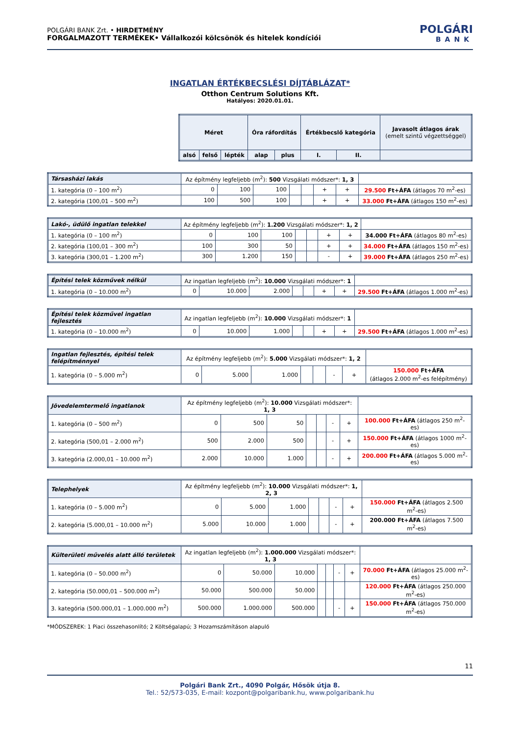POLGÁRI BANK Zrt. • HIRDETMÉNY
FORGALMAZOTT TERMÉKEK• Vállalkozói kölcsönök és hitelek kondíciói
POLGÁRI
BANK
INGATLAN ÉRTÉKBECSLÉSI DÍJTÁBLÁZAT*
Otthon Centrum Solutions Kft.
Hatályos: 2020.01.01.
| Méret | | | Óra ráfordítás | | Értékbecslő kategória | | Javasolt átlagos árak (emelt szintű végzettséggel) |
| --- | --- | --- | --- | --- | --- | --- | --- |
| alsó | felső | lépték | alap | plus | I. | II. | |
| Társasházi lakás | Az építmény legfeljebb (m<sup>2</sup>): 500 Vizsgálati módszer*: 1, 3 | | | | | | | |
| 1. kategória (0 – 100 m<sup>2</sup>) | 0 | 100 | 100 | | | + | + | 29.500 Ft+ÁFA (átlagos 70 m<sup>2</sup>-es) |
| 2. kategória (100,01 – 500 m<sup>2</sup>) | 100 | 500 | 100 | | | + | + | 33.000 Ft+ÁFA (átlagos 150 m<sup>2</sup>-es) |
| Lakó-, üdülő ingatlan telekkel | Az építmény legfeljebb (m<sup>2</sup>): 1.200 Vizsgálati módszer*: 1, 2 | | | | | | | |
| 1. kategória (0 – 100 m<sup>2</sup>) | 0 | 100 | 100 | | | + | + | 34.000 Ft+ÁFA (átlagos 80 m<sup>2</sup>-es) |
| 2. kategória (100,01 – 300 m<sup>2</sup>) | 100 | 300 | 50 | | | + | + | 34.000 Ft+ÁFA (átlagos 150 m<sup>2</sup>-es) |
| 3. kategória (300,01 – 1.200 m<sup>2</sup>) | 300 | 1.200 | 150 | | | - | + | 39.000 Ft+ÁFA (átlagos 250 m<sup>2</sup>-es) |
| Építési telek közművek nélkül | Az ingatlan legfeljebb (m<sup>2</sup>): 10.000 Vizsgálati módszer*: 1 | | | | | | | |
| 1. kategória (0 – 10.000 m<sup>2</sup>) | 0 | 10.000 | 2.000 | | | + | + | 29.500 Ft+ÁFA (átlagos 1.000 m<sup>2</sup>-es) |
| Építési telek közművel ingatlan fejlesztés | Az ingatlan legfeljebb (m<sup>2</sup>): 10.000 Vizsgálati módszer*: 1 | | | | | | | |
| 1. kategória (0 – 10.000 m<sup>2</sup>) | 0 | 10.000 | 1.000 | | | + | + | 29.500 Ft+ÁFA (átlagos 1.000 m<sup>2</sup>-es) |
| Ingatlan fejlesztés, építési telek felépítménnyel | Az építmény legfeljebb (m<sup>2</sup>): 5.000 Vizsgálati módszer*: 1, 2 | | | | | | | |
| 1. kategória (0 – 5.000 m<sup>2</sup>) | 0 | 5.000 | 1.000 | | | - | + | 150.000 Ft+ÁFA (átlagos 2.000 m<sup>2</sup>-es felépítmény) |
| Jövedelemtermelő ingatlanok | Az építmény legfeljebb (m<sup>2</sup>): 10.000 Vizsgálati módszer*: 1, 3 | | | | | | | |
| 1. kategória (0 – 500 m<sup>2</sup>) | 0 | 500 | 50 | | | - | + | 100.000 Ft+ÁFA (átlagos 250 m<sup>2</sup>-es) |
| 2. kategória (500,01 – 2.000 m<sup>2</sup>) | 500 | 2.000 | 500 | | | - | + | 150.000 Ft+ÁFA (átlagos 1000 m<sup>2</sup>-es) |
| 3. kategória (2.000,01 – 10.000 m<sup>2</sup>) | 2.000 | 10.000 | 1.000 | | | - | + | 200.000 Ft+ÁFA (átlagos 5.000 m<sup>2</sup>-es) |
| Telephelyek | Az építmény legfeljebb (m<sup>2</sup>): 10.000 Vizsgálati módszer*: 1, 2, 3 | | | | | | | |
| 1. kategória (0 – 5.000 m<sup>2</sup>) | 0 | 5.000 | 1.000 | | | - | + | 150.000 Ft+ÁFA (átlagos 2.500 m<sup>2</sup>-es) |
| 2. kategória (5.000,01 – 10.000 m<sup>2</sup>) | 5.000 | 10.000 | 1.000 | | | - | + | 200.000 Ft+ÁFA (átlagos 7.500 m<sup>2</sup>-es) |
| Külterületi művelés alatt álló területek | Az ingatlan legfeljebb (m<sup>2</sup>): 1.000.000 Vizsgálati módszer*: 1, 3 | | | | | | | |
| 1. kategória (0 – 50.000 m<sup>2</sup>) | 0 | 50.000 | 10.000 | | | - | + | 70.000 Ft+ÁFA (átlagos 25.000 m<sup>2</sup>-es) |
| 2. kategória (50.000,01 – 500.000 m<sup>2</sup>) | 50.000 | 500.000 | 50.000 | | | | | 120.000 Ft+ÁFA (átlagos 250.000 m<sup>2</sup>-es) |
| 3. kategória (500.000,01 – 1.000.000 m<sup>2</sup>) | 500.000 | 1.000.000 | 500.000 | | | - | + | 150.000 Ft+ÁFA (átlagos 750.000 m<sup>2</sup>-es) |
*MÓDSZEREK: 1 Piaci összehasonlító; 2 Költségalapú; 3 Hozamszámításon alapuló
11
Polgári Bank Zrt., 4090 Polgár, Hősök útja 8.
Tel.: 52/573-035, E-mail: kozpont@polgaribank.hu, www.polgaribank.hu